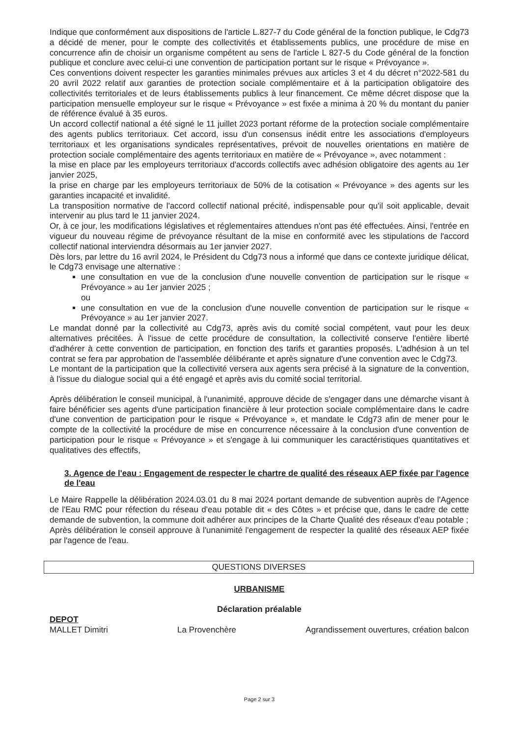Indique que conformément aux dispositions de l'article L.827-7 du Code général de la fonction publique, le Cdg73 a décidé de mener, pour le compte des collectivités et établissements publics, une procédure de mise en concurrence afin de choisir un organisme compétent au sens de l'article L 827-5 du Code général de la fonction publique et conclure avec celui-ci une convention de participation portant sur le risque « Prévoyance ».
Ces conventions doivent respecter les garanties minimales prévues aux articles 3 et 4 du décret n°2022-581 du 20 avril 2022 relatif aux garanties de protection sociale complémentaire et à la participation obligatoire des collectivités territoriales et de leurs établissements publics à leur financement. Ce même décret dispose que la participation mensuelle employeur sur le risque « Prévoyance » est fixée a minima à 20 % du montant du panier de référence évalué à 35 euros.
Un accord collectif national a été signé le 11 juillet 2023 portant réforme de la protection sociale complémentaire des agents publics territoriaux. Cet accord, issu d'un consensus inédit entre les associations d'employeurs territoriaux et les organisations syndicales représentatives, prévoit de nouvelles orientations en matière de protection sociale complémentaire des agents territoriaux en matière de « Prévoyance », avec notamment :
la mise en place par les employeurs territoriaux d'accords collectifs avec adhésion obligatoire des agents au 1er janvier 2025,
la prise en charge par les employeurs territoriaux de 50% de la cotisation « Prévoyance » des agents sur les garanties incapacité et invalidité.
La transposition normative de l'accord collectif national précité, indispensable pour qu'il soit applicable, devait intervenir au plus tard le 11 janvier 2024.
Or, à ce jour, les modifications législatives et réglementaires attendues n'ont pas été effectuées. Ainsi, l'entrée en vigueur du nouveau régime de prévoyance résultant de la mise en conformité avec les stipulations de l'accord collectif national interviendra désormais au 1er janvier 2027.
Dès lors, par lettre du 16 avril 2024, le Président du Cdg73 nous a informé que dans ce contexte juridique délicat, le Cdg73 envisage une alternative :
une consultation en vue de la conclusion d'une nouvelle convention de participation sur le risque « Prévoyance » au 1er janvier 2025 ;
ou
une consultation en vue de la conclusion d'une nouvelle convention de participation sur le risque « Prévoyance » au 1er janvier 2027.
Le mandat donné par la collectivité au Cdg73, après avis du comité social compétent, vaut pour les deux alternatives précitées. À l'issue de cette procédure de consultation, la collectivité conserve l'entière liberté d'adhérer à cette convention de participation, en fonction des tarifs et garanties proposés. L'adhésion à un tel contrat se fera par approbation de l'assemblée délibérante et après signature d'une convention avec le Cdg73.
Le montant de la participation que la collectivité versera aux agents sera précisé à la signature de la convention, à l'issue du dialogue social qui a été engagé et après avis du comité social territorial.
Après délibération le conseil municipal, à l'unanimité, approuve décide de s'engager dans une démarche visant à faire bénéficier ses agents d'une participation financière à leur protection sociale complémentaire dans le cadre d'une convention de participation pour le risque « Prévoyance », et mandate le Cdg73 afin de mener pour le compte de la collectivité la procédure de mise en concurrence nécessaire à la conclusion d'une convention de participation pour le risque « Prévoyance » et s'engage à lui communiquer les caractéristiques quantitatives et qualitatives des effectifs,
3. Agence de l'eau : Engagement de respecter le chartre de qualité des réseaux AEP fixée par l'agence de l'eau
Le Maire Rappelle la délibération 2024.03.01 du 8 mai 2024 portant demande de subvention auprès de l'Agence de l'Eau RMC pour réfection du réseau d'eau potable dit « des Côtes » et précise que, dans le cadre de cette demande de subvention, la commune doit adhérer aux principes de la Charte Qualité des réseaux d'eau potable ;
Après délibération le conseil approuve à l'unanimité l'engagement de respecter la qualité des réseaux AEP fixée par l'agence de l'eau.
QUESTIONS DIVERSES
URBANISME
Déclaration préalable
DEPOT
MALLET Dimitri La Provenchère Agrandissement ouvertures, création balcon
Page 2 sur 3